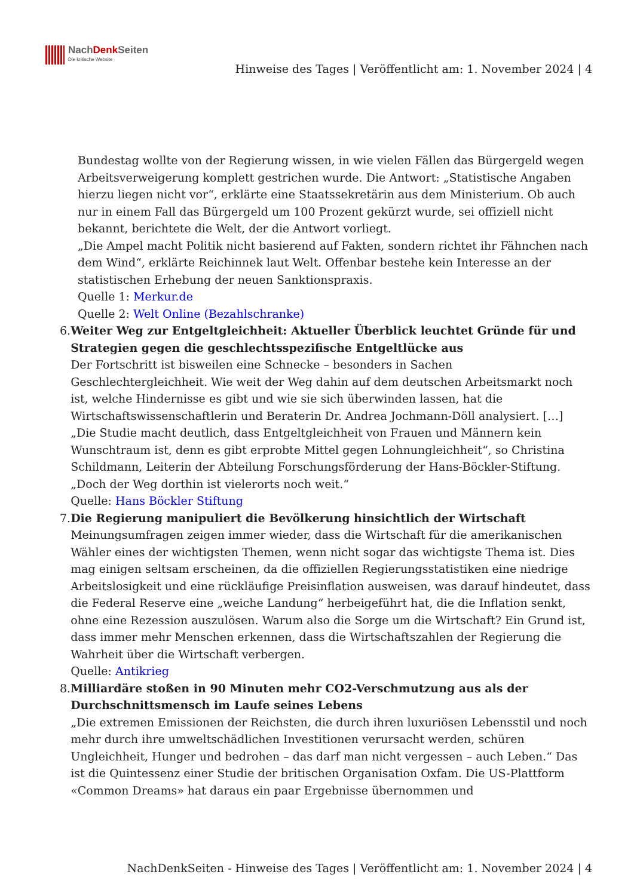NachDenk Seiten
Die kritische Website
Hinweise des Tages | Veröffentlicht am: 1. November 2024 | 4
Bundestag wollte von der Regierung wissen, in wie vielen Fällen das Bürgergeld wegen Arbeitsverweigerung komplett gestrichen wurde. Die Antwort: „Statistische Angaben hierzu liegen nicht vor“, erklärte eine Staatssekretärin aus dem Ministerium. Ob auch nur in einem Fall das Bürgergeld um 100 Prozent gekürzt wurde, sei offiziell nicht bekannt, berichtete die Welt, der die Antwort vorliegt.
„Die Ampel macht Politik nicht basierend auf Fakten, sondern richtet ihr Fähnchen nach dem Wind“, erklärte Reichinnek laut Welt. Offenbar bestehe kein Interesse an der statistischen Erhebung der neuen Sanktionspraxis.
Quelle 1: Merkur.de
Quelle 2: Welt Online (Bezahlschranke)
6. Weiter Weg zur Entgeltgleichheit: Aktueller Überblick leuchtet Gründe für und Strategien gegen die geschlechtsspezifische Entgeltlücke aus
Der Fortschritt ist bisweilen eine Schnecke – besonders in Sachen Geschlechtergleichheit. Wie weit der Weg dahin auf dem deutschen Arbeitsmarkt noch ist, welche Hindernisse es gibt und wie sie sich überwinden lassen, hat die Wirtschaftswissenschaftlerin und Beraterin Dr. Andrea Jochmann-Döll analysiert. […]
„Die Studie macht deutlich, dass Entgeltgleichheit von Frauen und Männern kein Wunschtraum ist, denn es gibt erprobte Mittel gegen Lohnungleichheit“, so Christina Schildmann, Leiterin der Abteilung Forschungsförderung der Hans-Böckler-Stiftung. „Doch der Weg dorthin ist vielerorts noch weit.“
Quelle: Hans Böckler Stiftung
7. Die Regierung manipuliert die Bevölkerung hinsichtlich der Wirtschaft
Meinungsumfragen zeigen immer wieder, dass die Wirtschaft für die amerikanischen Wähler eines der wichtigsten Themen, wenn nicht sogar das wichtigste Thema ist. Dies mag einigen seltsam erscheinen, da die offiziellen Regierungsstatistiken eine niedrige Arbeitslosigkeit und eine rückläufige Preisinflation ausweisen, was darauf hindeutet, dass die Federal Reserve eine „weiche Landung“ herbeigeführt hat, die die Inflation senkt, ohne eine Rezession auszulösen. Warum also die Sorge um die Wirtschaft? Ein Grund ist, dass immer mehr Menschen erkennen, dass die Wirtschaftszahlen der Regierung die Wahrheit über die Wirtschaft verbergen.
Quelle: Antikrieg
8. Milliardäre stoßen in 90 Minuten mehr CO2-Verschmutzung aus als der Durchschnittsmensch im Laufe seines Lebens
„Die extremen Emissionen der Reichsten, die durch ihren luxuriösen Lebensstil und noch mehr durch ihre umweltschädlichen Investitionen verursacht werden, schüren Ungleichheit, Hunger und bedrohen – das darf man nicht vergessen – auch Leben.“ Das ist die Quintessenz einer Studie der britischen Organisation Oxfam. Die US-Plattform «Common Dreams» hat daraus ein paar Ergebnisse übernommen und
NachDenkSeiten - Hinweise des Tages | Veröffentlicht am: 1. November 2024 | 4